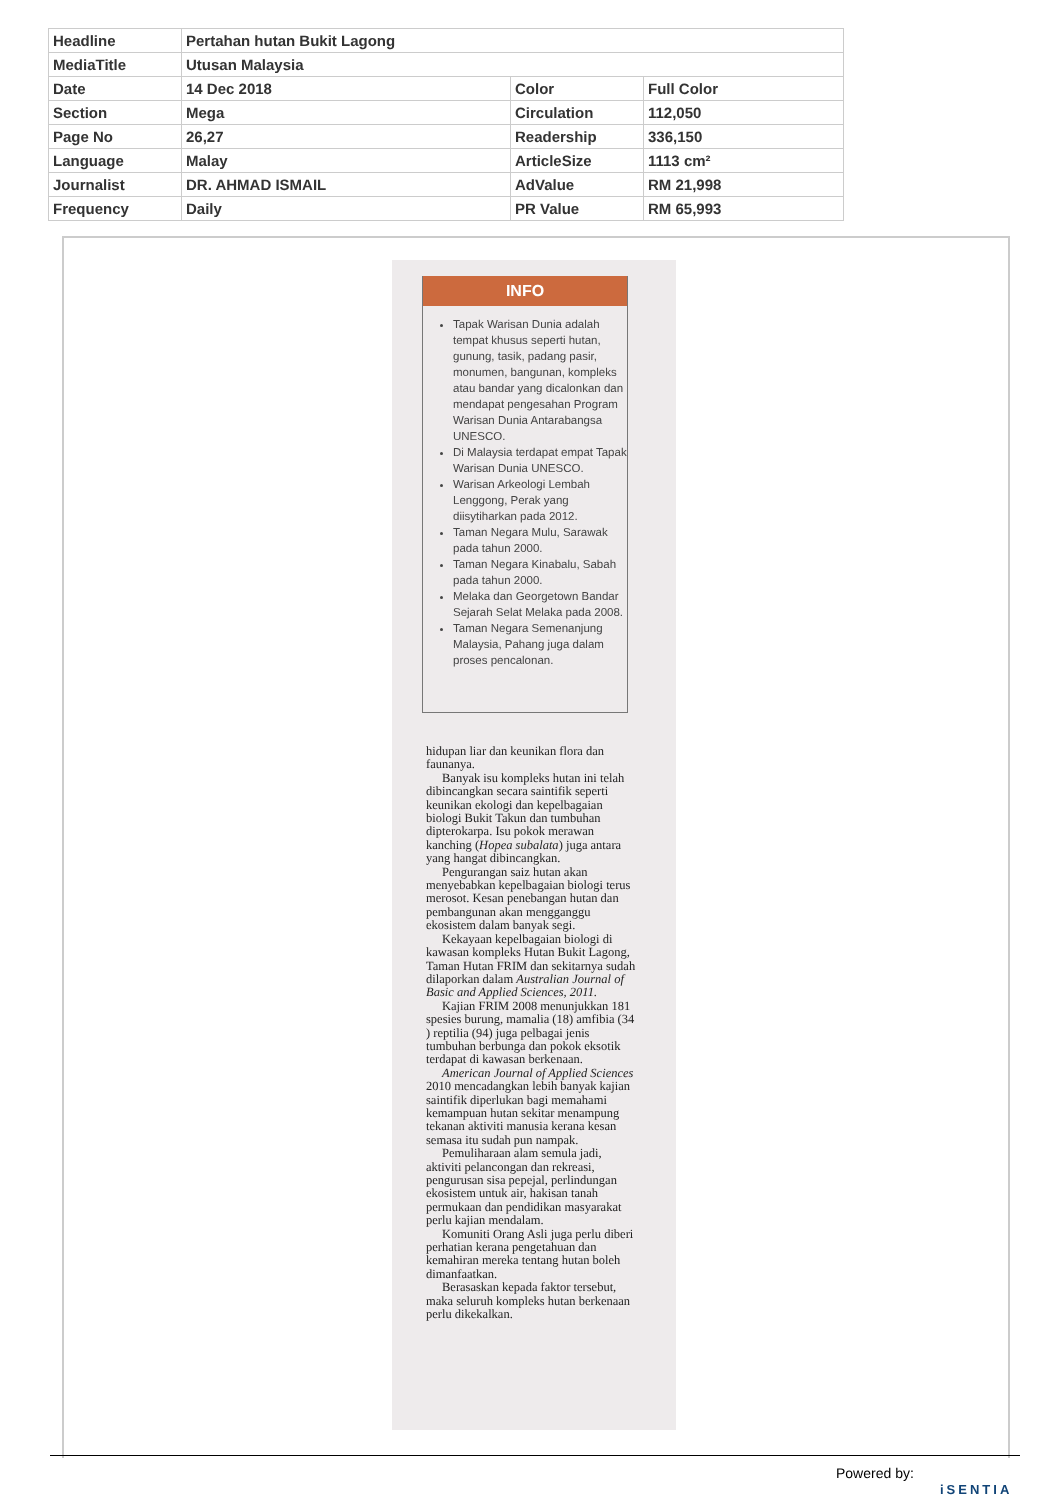| Headline | Pertahan hutan Bukit Lagong | | |
| MediaTitle | Utusan Malaysia | | |
| Date | 14 Dec 2018 | Color | Full Color |
| Section | Mega | Circulation | 112,050 |
| Page No | 26,27 | Readership | 336,150 |
| Language | Malay | ArticleSize | 1113 cm² |
| Journalist | DR. AHMAD ISMAIL | AdValue | RM 21,998 |
| Frequency | Daily | PR Value | RM 65,993 |
INFO
Tapak Warisan Dunia adalah tempat khusus seperti hutan, gunung, tasik, padang pasir, monumen, bangunan, kompleks atau bandar yang dicalonkan dan mendapat pengesahan Program Warisan Dunia Antarabangsa UNESCO.
Di Malaysia terdapat empat Tapak Warisan Dunia UNESCO.
Warisan Arkeologi Lembah Lenggong, Perak yang diisytiharkan pada 2012.
Taman Negara Mulu, Sarawak pada tahun 2000.
Taman Negara Kinabalu, Sabah pada tahun 2000.
Melaka dan Georgetown Bandar Sejarah Selat Melaka pada 2008.
Taman Negara Semenanjung Malaysia, Pahang juga dalam proses pencalonan.
hidupan liar dan keunikan flora dan faunanya.
Banyak isu kompleks hutan ini telah dibincangkan secara saintifik seperti keunikan ekologi dan kepelbagaian biologi Bukit Takun dan tumbuhan dipterokarpa. Isu pokok merawan kanching (Hopea subalata) juga antara yang hangat dibincangkan.
Pengurangan saiz hutan akan menyebabkan kepelbagaian biologi terus merosot. Kesan penebangan hutan dan pembangunan akan mengganggu ekosistem dalam banyak segi.
Kekayaan kepelbagaian biologi di kawasan kompleks Hutan Bukit Lagong, Taman Hutan FRIM dan sekitarnya sudah dilaporkan dalam Australian Journal of Basic and Applied Sciences, 2011.
Kajian FRIM 2008 menunjukkan 181 spesies burung, mamalia (18) amfibia (34 ) reptilia (94) juga pelbagai jenis tumbuhan berbunga dan pokok eksotik terdapat di kawasan berkenaan.
American Journal of Applied Sciences 2010 mencadangkan lebih banyak kajian saintifik diperlukan bagi memahami kemampuan hutan sekitar menampung tekanan aktiviti manusia kerana kesan semasa itu sudah pun nampak.
Pemuliharaan alam semula jadi, aktiviti pelancongan dan rekreasi, pengurusan sisa pepejal, perlindungan ekosistem untuk air, hakisan tanah permukaan dan pendidikan masyarakat perlu kajian mendalam.
Komuniti Orang Asli juga perlu diberi perhatian kerana pengetahuan dan kemahiran mereka tentang hutan boleh dimanfaatkan.
Berasaskan kepada faktor tersebut, maka seluruh kompleks hutan berkenaan perlu dikekalkan.
Powered by:
iSENTIA